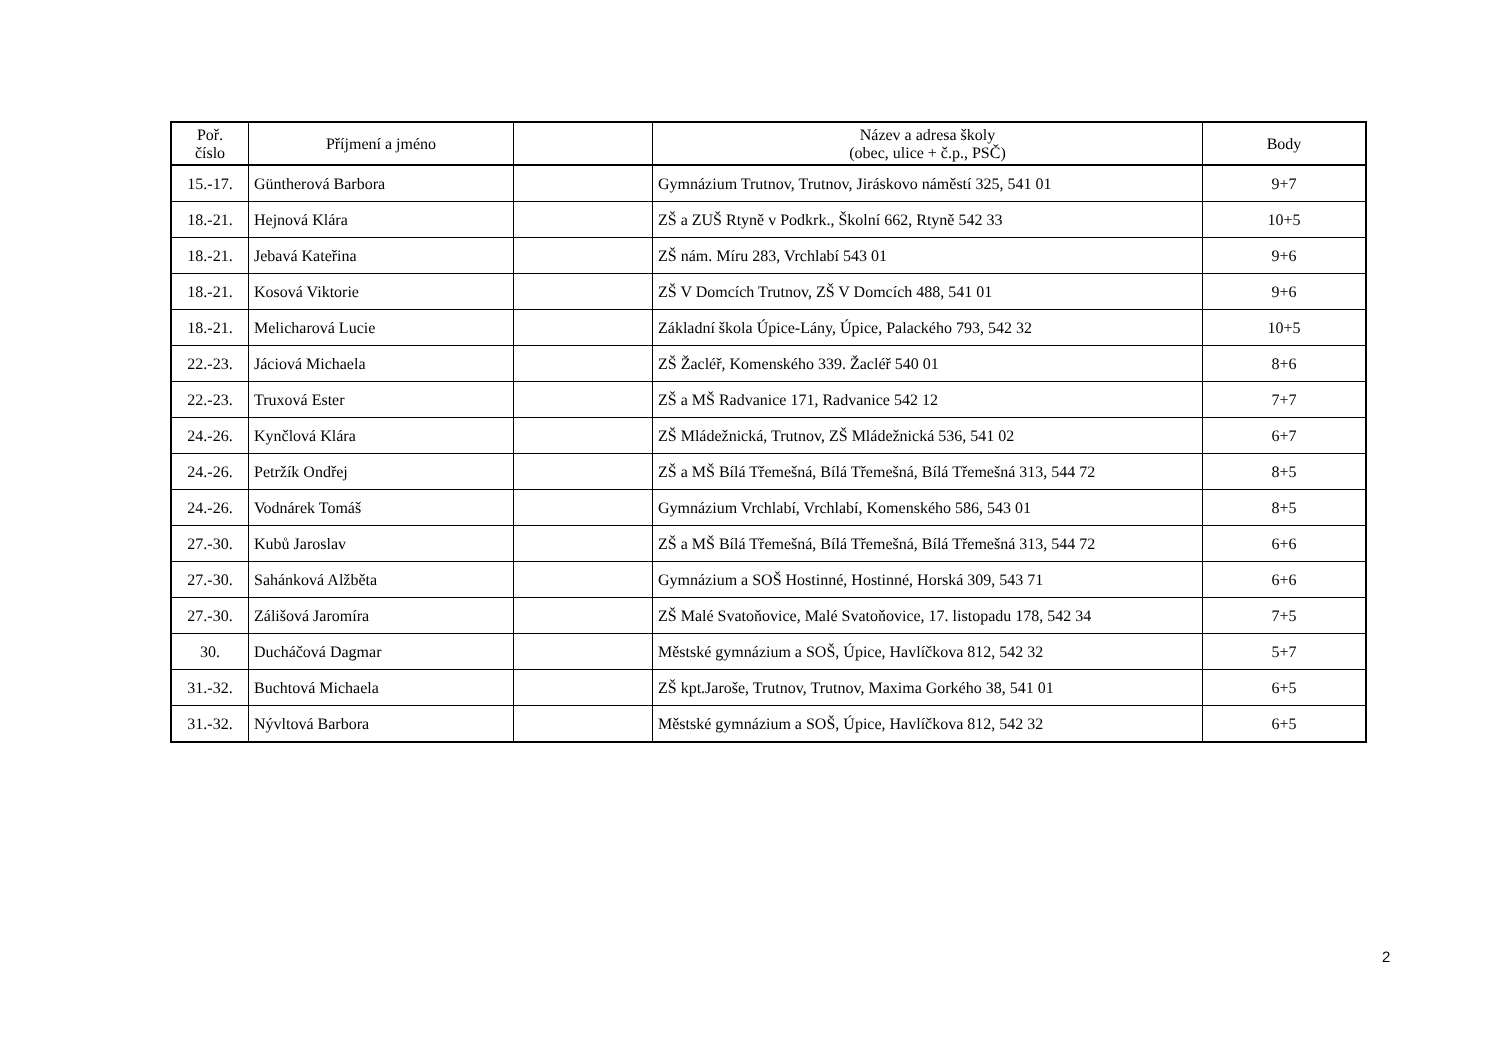| Poř. číslo | Příjmení a jméno | | Název a adresa školy (obec, ulice + č.p., PSČ) | Body |
| --- | --- | --- | --- | --- |
| 15.-17. | Güntherová Barbora | | Gymnázium Trutnov, Trutnov, Jiráskovo náměstí 325, 541 01 | 9+7 |
| 18.-21. | Hejnová Klára | | ZŠ a ZUŠ Rtyně v Podkrk., Školní 662, Rtyně 542 33 | 10+5 |
| 18.-21. | Jebavá Kateřina | | ZŠ nám. Míru 283, Vrchlabí 543 01 | 9+6 |
| 18.-21. | Kosová Viktorie | | ZŠ V Domcích Trutnov, ZŠ V Domcích 488, 541 01 | 9+6 |
| 18.-21. | Melicharová Lucie | | Základní škola Úpice-Lány, Úpice, Palackého 793, 542 32 | 10+5 |
| 22.-23. | Jáciová Michaela | | ZŠ Žacléř, Komenského 339. Žacléř 540 01 | 8+6 |
| 22.-23. | Truxová Ester | | ZŠ a MŠ Radvanice 171, Radvanice 542 12 | 7+7 |
| 24.-26. | Kynčlová Klára | | ZŠ Mládežnická, Trutnov, ZŠ Mládežnická 536, 541 02 | 6+7 |
| 24.-26. | Petržík Ondřej | | ZŠ a MŠ Bílá Třemešná, Bílá Třemešná, Bílá Třemešná 313, 544 72 | 8+5 |
| 24.-26. | Vodnárek Tomáš | | Gymnázium Vrchlabí, Vrchlabí, Komenského 586, 543 01 | 8+5 |
| 27.-30. | Kubů Jaroslav | | ZŠ a MŠ Bílá Třemešná, Bílá Třemešná, Bílá Třemešná 313, 544 72 | 6+6 |
| 27.-30. | Sahánková Alžběta | | Gymnázium a SOŠ Hostinné, Hostinné, Horská 309, 543 71 | 6+6 |
| 27.-30. | Zálišová Jaromíra | | ZŠ Malé Svatoňovice, Malé Svatoňovice, 17. listopadu 178, 542 34 | 7+5 |
| 30. | Ducháčová Dagmar | | Městské gymnázium a SOŠ, Úpice, Havlíčkova 812, 542 32 | 5+7 |
| 31.-32. | Buchtová Michaela | | ZŠ kpt.Jaroše, Trutnov, Trutnov, Maxima Gorkého 38, 541 01 | 6+5 |
| 31.-32. | Nývltová Barbora | | Městské gymnázium a SOŠ, Úpice, Havlíčkova 812, 542 32 | 6+5 |
2